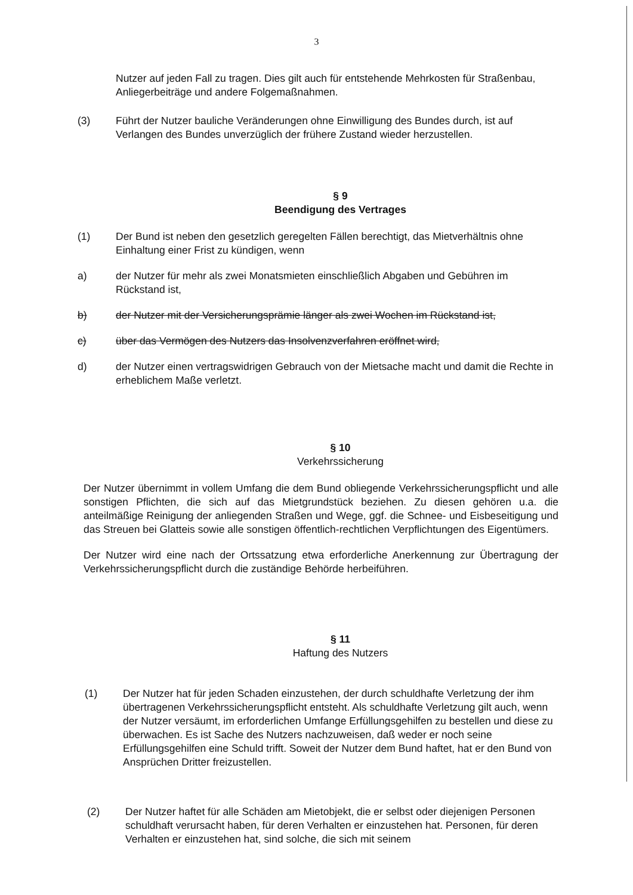3
Nutzer auf jeden Fall zu tragen. Dies gilt auch für entstehende Mehrkosten für Straßenbau, Anliegerbeiträge und andere Folgemaßnahmen.
(3) Führt der Nutzer bauliche Veränderungen ohne Einwilligung des Bundes durch, ist auf Verlangen des Bundes unverzüglich der frühere Zustand wieder herzustellen.
§ 9
Beendigung des Vertrages
(1) Der Bund ist neben den gesetzlich geregelten Fällen berechtigt, das Mietverhältnis ohne Einhaltung einer Frist zu kündigen, wenn
a) der Nutzer für mehr als zwei Monatsmieten einschließlich Abgaben und Gebühren im Rückstand ist,
b) der Nutzer mit der Versicherungsprämie länger als zwei Wochen im Rückstand ist,
c) über das Vermögen des Nutzers das Insolvenzverfahren eröffnet wird,
d) der Nutzer einen vertragswidrigen Gebrauch von der Mietsache macht und damit die Rechte in erheblichem Maße verletzt.
§ 10
Verkehrssicherung
Der Nutzer übernimmt in vollem Umfang die dem Bund obliegende Verkehrssicherungspflicht und alle sonstigen Pflichten, die sich auf das Mietgrundstück beziehen. Zu diesen gehören u.a. die anteilmäßige Reinigung der anliegenden Straßen und Wege, ggf. die Schnee- und Eisbeseitigung und das Streuen bei Glatteis sowie alle sonstigen öffentlich-rechtlichen Verpflichtungen des Eigentümers.
Der Nutzer wird eine nach der Ortssatzung etwa erforderliche Anerkennung zur Übertragung der Verkehrssicherungspflicht durch die zuständige Behörde herbeiführen.
§ 11
Haftung des Nutzers
(1) Der Nutzer hat für jeden Schaden einzustehen, der durch schuldhafte Verletzung der ihm übertragenen Verkehrssicherungspflicht entsteht. Als schuldhafte Verletzung gilt auch, wenn der Nutzer versäumt, im erforderlichen Umfange Erfüllungsgehilfen zu bestellen und diese zu überwachen. Es ist Sache des Nutzers nachzuweisen, daß weder er noch seine Erfüllungsgehilfen eine Schuld trifft. Soweit der Nutzer dem Bund haftet, hat er den Bund von Ansprüchen Dritter freizustellen.
(2) Der Nutzer haftet für alle Schäden am Mietobjekt, die er selbst oder diejenigen Personen schuldhaft verursacht haben, für deren Verhalten er einzustehen hat. Personen, für deren Verhalten er einzustehen hat, sind solche, die sich mit seinem